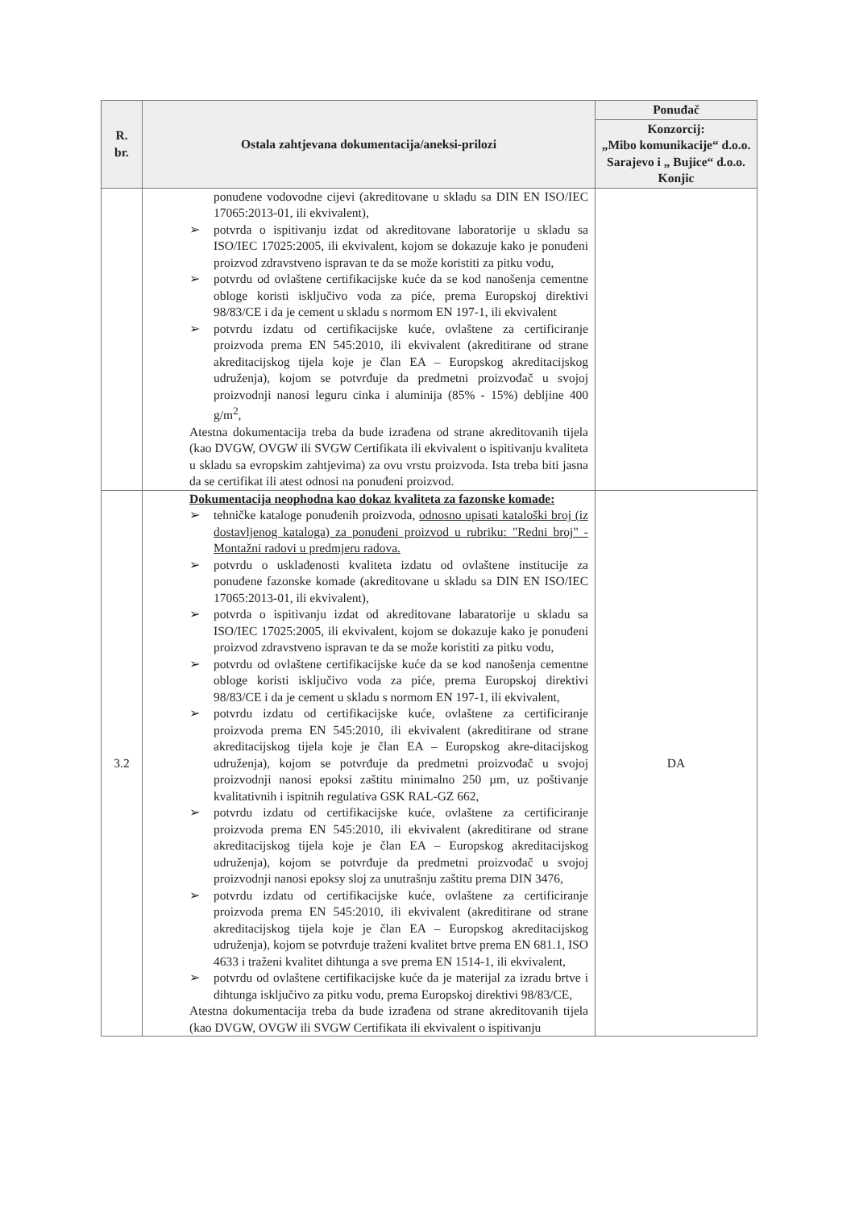| R. br. | Ostala zahtjevana dokumentacija/aneksi-prilozi | Ponuđač |
| --- | --- | --- |
| | | Konzorcij: „Mibo komunikacije“ d.o.o. Sarajevo i „ Bujice“ d.o.o. Konjic |
| | ponuđene vodovodne cijevi (akreditovane u skladu sa DIN EN ISO/IEC 17065:2013-01, ili ekvivalent), ➢ potvrda o ispitivanju izdat od akreditovane laboratorije u skladu sa ISO/IEC 17025:2005, ili ekvivalent, kojom se dokazuje kako je ponuđeni proizvod zdravstveno ispravan te da se može koristiti za pitku vodu, ➢ potvrdu od ovlaštene certifikacijske kuće da se kod nanošenja cementne obloge koristi isključivo voda za piće, prema Europskoj direktivi 98/83/CE i da je cement u skladu s normom EN 197-1, ili ekvivalent ➢ potvrdu izdatu od certifikacijske kuće, ovlaštene za certificiranje proizvoda prema EN 545:2010, ili ekvivalent (akreditirane od strane akreditacijskog tijela koje je član EA – Europskog akreditacijskog udruženja), kojom se potvrđuje da predmetni proizvođač u svojoj proizvodnji nanosi leguru cinka i aluminija (85% - 15%) debljine 400 g/m<sup>2</sup>, Atestna dokumentacija treba da bude izrađena od strane akreditovanih tijela (kao DVGW, OVGW ili SVGW Certifikata ili ekvivalent o ispitivanju kvaliteta u skladu sa evropskim zahtjevima) za ovu vrstu proizvoda. Ista treba biti jasna da se certifikat ili atest odnosi na ponuđeni proizvod. | |
| 3.2 | Dokumentacija neophodna kao dokaz kvaliteta za fazonske komade: ➢ tehničke kataloge ponuđenih proizvoda, odnosno upisati kataloški broj (iz dostavljenog kataloga) za ponuđeni proizvod u rubriku: "Redni broj" - Montažni radovi u predmjeru radova. ➢ potvrdu o usklađenosti kvaliteta izdatu od ovlaštene institucije za ponuđene fazonske komade (akreditovane u skladu sa DIN EN ISO/IEC 17065:2013-01, ili ekvivalent), ➢ potvrda o ispitivanju izdat od akreditovane labaratorije u skladu sa ISO/IEC 17025:2005, ili ekvivalent, kojom se dokazuje kako je ponuđeni proizvod zdravstveno ispravan te da se može koristiti za pitku vodu, ➢ potvrdu od ovlaštene certifikacijske kuće da se kod nanošenja cementne obloge koristi isključivo voda za piće, prema Europskoj direktivi 98/83/CE i da je cement u skladu s normom EN 197-1, ili ekvivalent, ➢ potvrdu izdatu od certifikacijske kuće, ovlaštene za certificiranje proizvoda prema EN 545:2010, ili ekvivalent (akreditirane od strane akreditacijskog tijela koje je član EA – Europskog akre-ditacijskog udruženja), kojom se potvrđuje da predmetni proizvođač u svojoj proizvodnji nanosi epoksi zaštitu minimalno 250 µm, uz poštivanje kvalitativnih i ispitnih regulativa GSK RAL-GZ 662, ➢ potvrdu izdatu od certifikacijske kuće, ovlaštene za certificiranje proizvoda prema EN 545:2010, ili ekvivalent (akreditirane od strane akreditacijskog tijela koje je član EA – Europskog akreditacijskog udruženja), kojom se potvrđuje da predmetni proizvođač u svojoj proizvodnji nanosi epoksy sloj za unutrašnju zaštitu prema DIN 3476, ➢ potvrdu izdatu od certifikacijske kuće, ovlaštene za certificiranje proizvoda prema EN 545:2010, ili ekvivalent (akreditirane od strane akreditacijskog tijela koje je član EA – Europskog akreditacijskog udruženja), kojom se potvrđuje traženi kvalitet brtve prema EN 681.1, ISO 4633 i traženi kvalitet dihtunga a sve prema EN 1514-1, ili ekvivalent, ➢ potvrdu od ovlaštene certifikacijske kuće da je materijal za izradu brtve i dihtunga isključivo za pitku vodu, prema Europskoj direktivi 98/83/CE, Atestna dokumentacija treba da bude izrađena od strane akreditovanih tijela (kao DVGW, OVGW ili SVGW Certifikata ili ekvivalent o ispitivanju | DA |